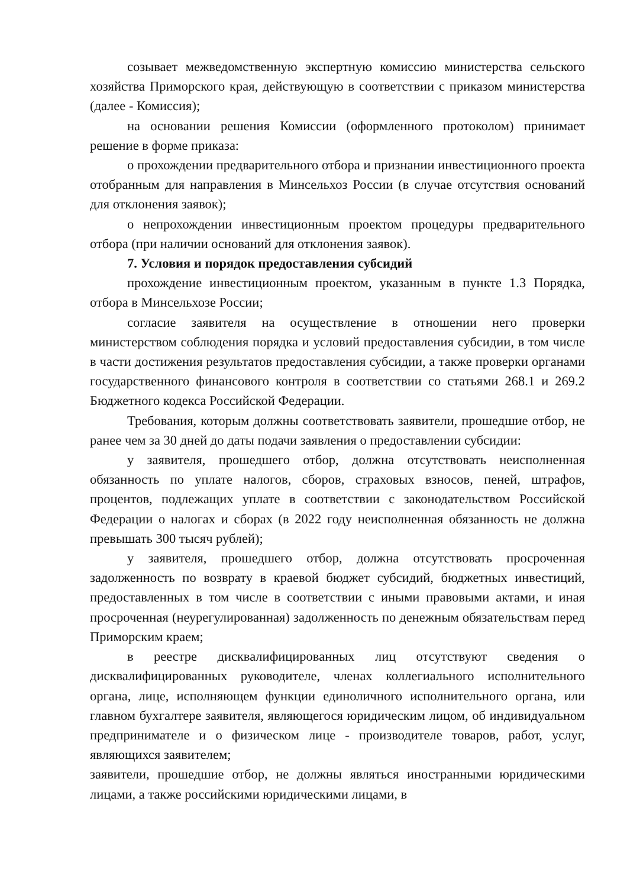созывает межведомственную экспертную комиссию министерства сельского хозяйства Приморского края, действующую в соответствии с приказом министерства (далее - Комиссия);
на основании решения Комиссии (оформленного протоколом) принимает решение в форме приказа:
о прохождении предварительного отбора и признании инвестиционного проекта отобранным для направления в Минсельхоз России (в случае отсутствия оснований для отклонения заявок);
о непрохождении инвестиционным проектом процедуры предварительного отбора (при наличии оснований для отклонения заявок).
7. Условия и порядок предоставления субсидий
прохождение инвестиционным проектом, указанным в пункте 1.3 Порядка, отбора в Минсельхозе России;
согласие заявителя на осуществление в отношении него проверки министерством соблюдения порядка и условий предоставления субсидии, в том числе в части достижения результатов предоставления субсидии, а также проверки органами государственного финансового контроля в соответствии со статьями 268.1 и 269.2 Бюджетного кодекса Российской Федерации.
Требования, которым должны соответствовать заявители, прошедшие отбор, не ранее чем за 30 дней до даты подачи заявления о предоставлении субсидии:
у заявителя, прошедшего отбор, должна отсутствовать неисполненная обязанность по уплате налогов, сборов, страховых взносов, пеней, штрафов, процентов, подлежащих уплате в соответствии с законодательством Российской Федерации о налогах и сборах (в 2022 году неисполненная обязанность не должна превышать 300 тысяч рублей);
у заявителя, прошедшего отбор, должна отсутствовать просроченная задолженность по возврату в краевой бюджет субсидий, бюджетных инвестиций, предоставленных в том числе в соответствии с иными правовыми актами, и иная просроченная (неурегулированная) задолженность по денежным обязательствам перед Приморским краем;
в реестре дисквалифицированных лиц отсутствуют сведения о дисквалифицированных руководителе, членах коллегиального исполнительного органа, лице, исполняющем функции единоличного исполнительного органа, или главном бухгалтере заявителя, являющегося юридическим лицом, об индивидуальном предпринимателе и о физическом лице - производителе товаров, работ, услуг, являющихся заявителем;
заявители, прошедшие отбор, не должны являться иностранными юридическими лицами, а также российскими юридическими лицами, в